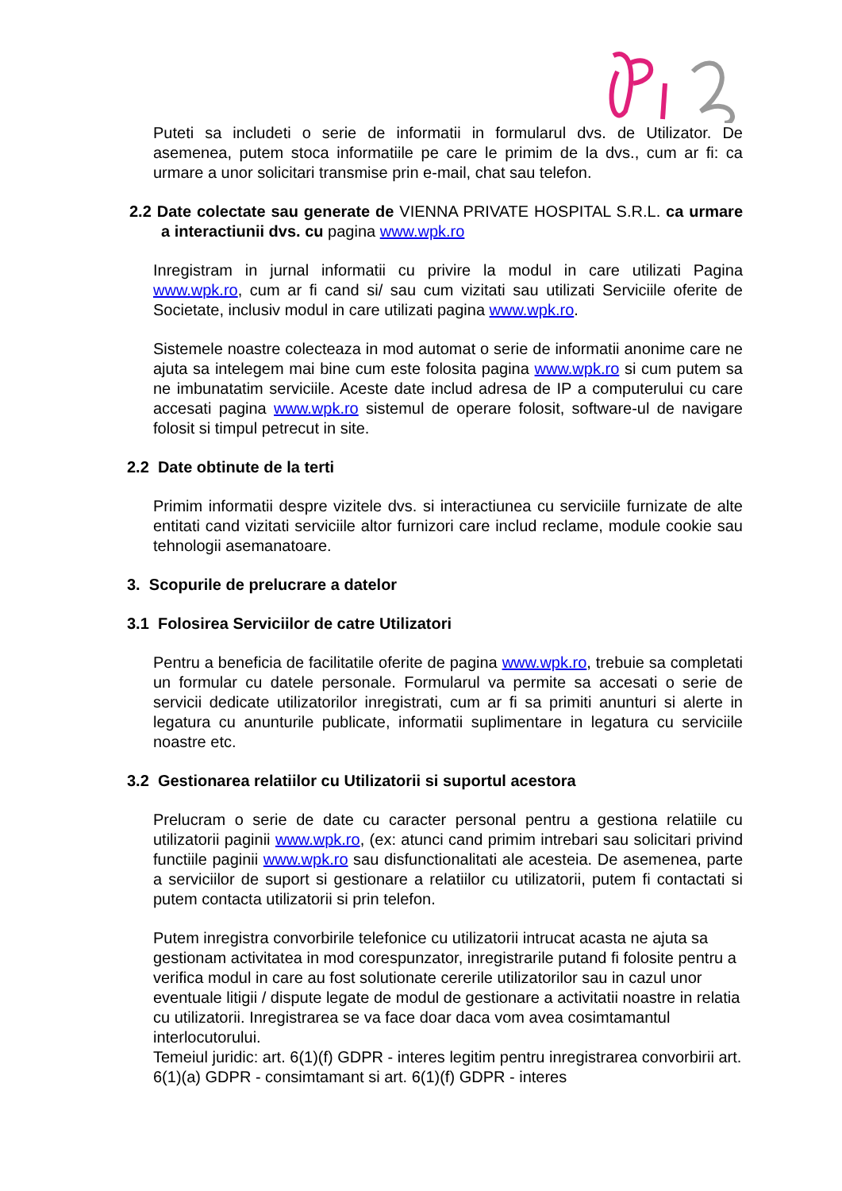Puteti sa includeti o serie de informatii in formularul dvs. de Utilizator. De asemenea, putem stoca informatiile pe care le primim de la dvs., cum ar fi: ca urmare a unor solicitari transmise prin e-mail, chat sau telefon.
2.2 Date colectate sau generate de VIENNA PRIVATE HOSPITAL S.R.L. ca urmare a interactiunii dvs. cu pagina www.wpk.ro
Inregistram in jurnal informatii cu privire la modul in care utilizati Pagina www.wpk.ro, cum ar fi cand si/ sau cum vizitati sau utilizati Serviciile oferite de Societate, inclusiv modul in care utilizati pagina www.wpk.ro.
Sistemele noastre colecteaza in mod automat o serie de informatii anonime care ne ajuta sa intelegem mai bine cum este folosita pagina www.wpk.ro si cum putem sa ne imbunatatim serviciile. Aceste date includ adresa de IP a computerului cu care accesati pagina www.wpk.ro sistemul de operare folosit, software-ul de navigare folosit si timpul petrecut in site.
2.2 Date obtinute de la terti
Primim informatii despre vizitele dvs. si interactiunea cu serviciile furnizate de alte entitati cand vizitati serviciile altor furnizori care includ reclame, module cookie sau tehnologii asemanatoare.
3. Scopurile de prelucrare a datelor
3.1 Folosirea Serviciilor de catre Utilizatori
Pentru a beneficia de facilitatile oferite de pagina www.wpk.ro, trebuie sa completati un formular cu datele personale. Formularul va permite sa accesati o serie de servicii dedicate utilizatorilor inregistrati, cum ar fi sa primiti anunturi si alerte in legatura cu anunturile publicate, informatii suplimentare in legatura cu serviciile noastre etc.
3.2 Gestionarea relatiilor cu Utilizatorii si suportul acestora
Prelucram o serie de date cu caracter personal pentru a gestiona relatiile cu utilizatorii paginii www.wpk.ro, (ex: atunci cand primim intrebari sau solicitari privind functiile paginii www.wpk.ro sau disfunctionalitati ale acesteia. De asemenea, parte a serviciilor de suport si gestionare a relatiilor cu utilizatorii, putem fi contactati si putem contacta utilizatorii si prin telefon.
Putem inregistra convorbirile telefonice cu utilizatorii intrucat acasta ne ajuta sa gestionam activitatea in mod corespunzator, inregistrarile putand fi folosite pentru a verifica modul in care au fost solutionate cererile utilizatorilor sau in cazul unor eventuale litigii / dispute legate de modul de gestionare a activitatii noastre in relatia cu utilizatorii. Inregistrarea se va face doar daca vom avea cosimtamantul interlocutorului.
Temeiul juridic: art. 6(1)(f) GDPR - interes legitim pentru inregistrarea convorbirii art. 6(1)(a) GDPR - consimtamant si art. 6(1)(f) GDPR - interes